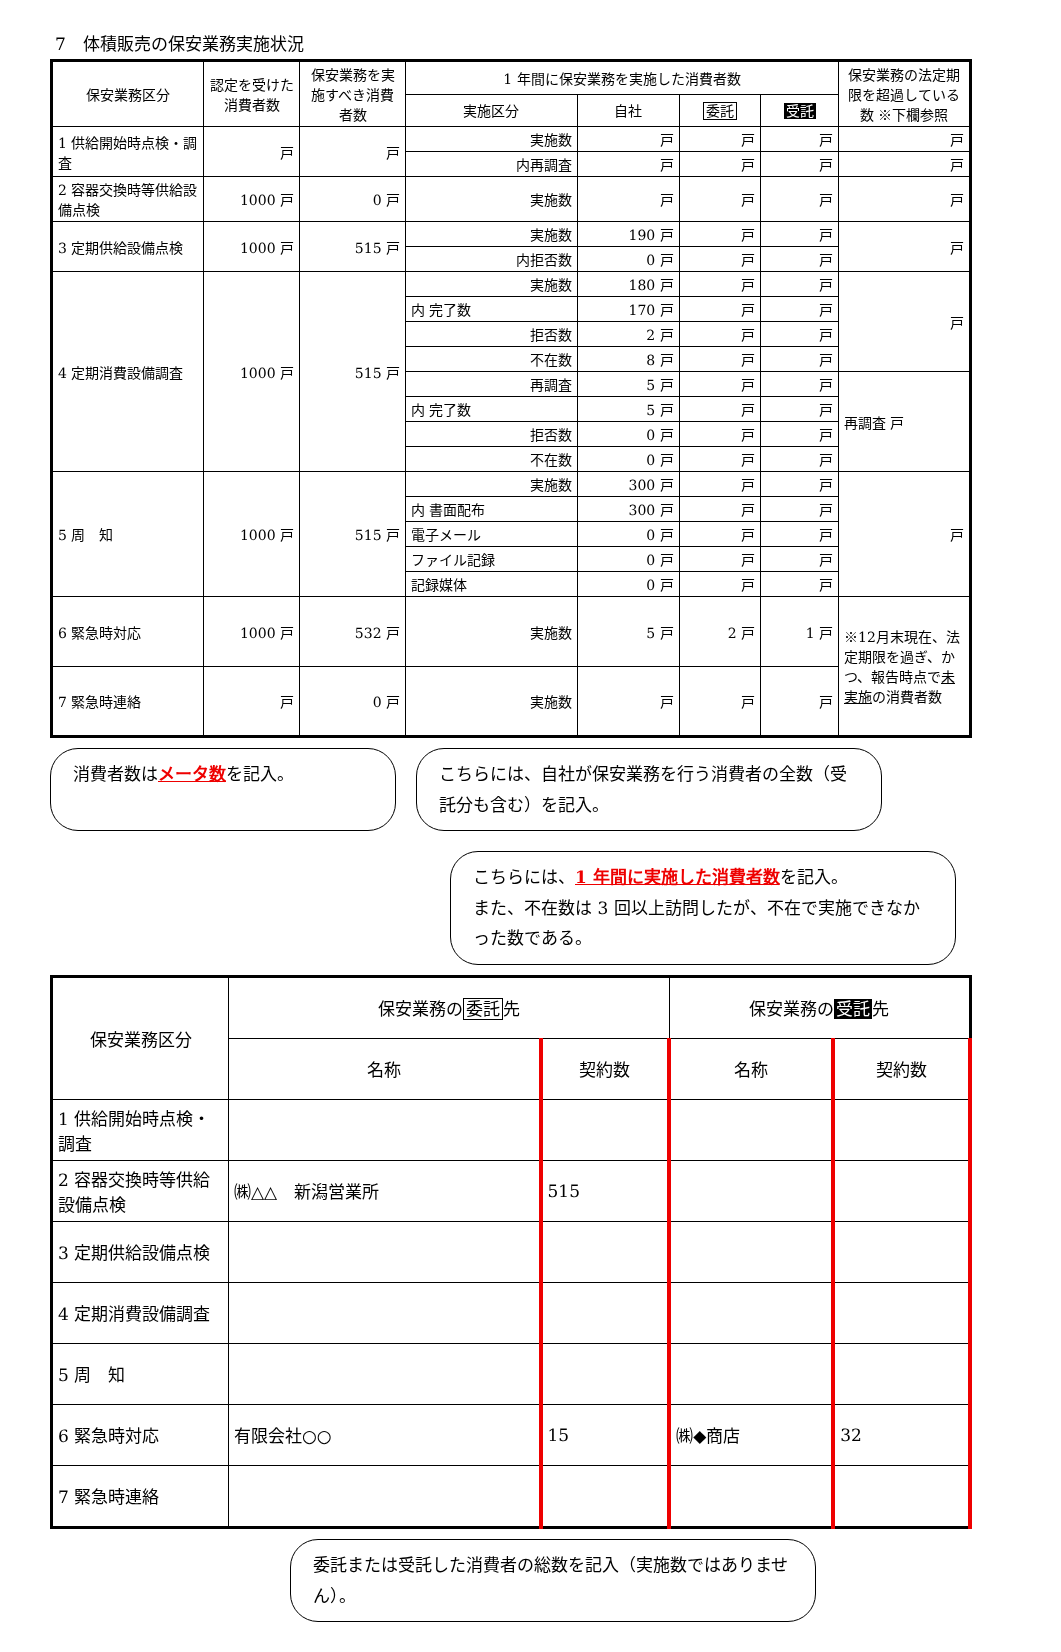7　体積販売の保安業務実施状況
| 保安業務区分 | 認定を受けた消費者数 | 保安業務を実施すべき消費者数 | 1 年間に保安業務を実施した消費者数 | | | | 保安業務の法定期限を超過している数 ※下欄参照 |
| --- | --- | --- | --- | --- | --- | --- | --- |
| | | | 実施区分 | 自社 | 委託 | 受託 | |
| 1 供給開始時点検・調査 | 戸 | 戸 | 実施数 | 戸 | 戸 | 戸 | 戸 |
| | | | 内再調査 | 戸 | 戸 | 戸 | 戸 |
| 2 容器交換時等供給設備点検 | 1000 戸 | 0 戸 | 実施数 | 戸 | 戸 | 戸 | 戸 |
| 3 定期供給設備点検 | 1000 戸 | 515 戸 | 実施数 | 190 戸 | 戸 | 戸 | 戸 |
| | | | 内拒否数 | 0 戸 | 戸 | 戸 | |
| 4 定期消費設備調査 | 1000 戸 | 515 戸 | 実施数 | 180 戸 | 戸 | 戸 | 戸 |
| | | | 内 完了数 | 170 戸 | 戸 | 戸 | |
| | | | 拒否数 | 2 戸 | 戸 | 戸 | |
| | | | 不在数 | 8 戸 | 戸 | 戸 | |
| | | | 再調査 | 5 戸 | 戸 | 戸 | 再調査 戸 |
| | | | 内 完了数 | 5 戸 | 戸 | 戸 | |
| | | | 拒否数 | 0 戸 | 戸 | 戸 | |
| | | | 不在数 | 0 戸 | 戸 | 戸 | |
| 5 周 知 | 1000 戸 | 515 戸 | 実施数 | 300 戸 | 戸 | 戸 | 戸 |
| | | | 内 書面配布 | 300 戸 | 戸 | 戸 | |
| | | | 電子メール | 0 戸 | 戸 | 戸 | |
| | | | ファイル記録 | 0 戸 | 戸 | 戸 | |
| | | | 記録媒体 | 0 戸 | 戸 | 戸 | |
| 6 緊急時対応 | 1000 戸 | 532 戸 | 実施数 | 5 戸 | 2 戸 | 1 戸 | ※12月末現在、法定期限を過ぎ、かつ、報告時点で 未実施 の消費者数 |
| 7 緊急時連絡 | 戸 | 0 戸 | 実施数 | 戸 | 戸 | 戸 | |
消費者数はメータ数を記入。 こちらには、自社が保安業務を行う消費者の全数（受託分も含む）を記入。
こちらには、1 年間に実施した消費者数を記入。
また、不在数は 3 回以上訪問したが、不在で実施できなかった数である。
| 保安業務区分 | 保安業務の 委託 先 | | 保安業務の 受託 先 | |
| --- | --- | --- | --- | --- |
| | 名称 | 契約数 | 名称 | 契約数 |
| 1 供給開始時点検・調査 | | | | |
| 2 容器交換時等供給設備点検 | ㈱△△ 新潟営業所 | 515 | | |
| 3 定期供給設備点検 | | | | |
| 4 定期消費設備調査 | | | | |
| 5 周 知 | | | | |
| 6 緊急時対応 | 有限会社○○ | 15 | ㈱◆商店 | 32 |
| 7 緊急時連絡 | | | | |
委託または受託した消費者の総数を記入（実施数ではありません）。